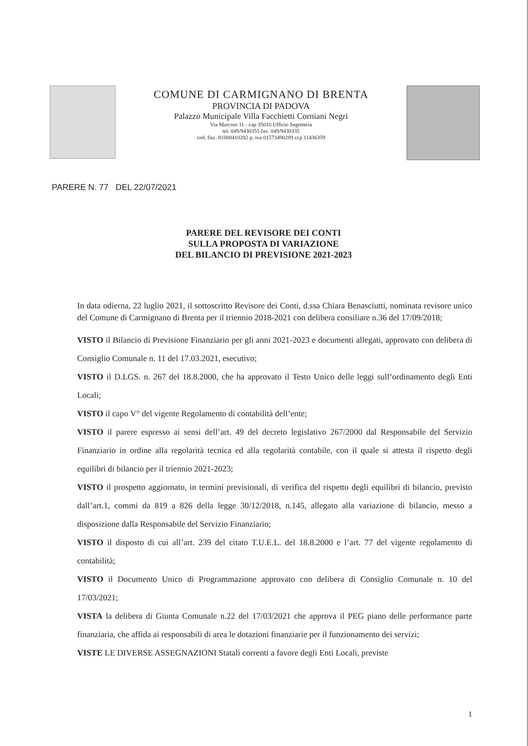COMUNE DI CARMIGNANO DI BRENTA
PROVINCIA DI PADOVA
Palazzo Municipale Villa Facchietti Corniani Negri
Via Marconi 11 - cap 35010 Ufficio Segreteria
tel. 049/9430355 fax. 049/9430335
cod. fisc. 81000410282 p. iva 01573490289 ccp 11436359
PARERE N. 77 DEL 22/07/2021
PARERE DEL REVISORE DEI CONTI
SULLA PROPOSTA DI VARIAZIONE
DEL BILANCIO DI PREVISIONE 2021-2023
In data odierna, 22 luglio 2021, il sottoscritto Revisore dei Conti, d.ssa Chiara Benasciutti, nominata revisore unico del Comune di Carmignano di Brenta per il triennio 2018-2021 con delibera consiliare n.36 del 17/09/2018;
VISTO il Bilancio di Previsione Finanziario per gli anni 2021-2023 e documenti allegati, approvato con delibera di Consiglio Comunale n. 11 del 17.03.2021, esecutivo;
VISTO il D.LGS. n. 267 del 18.8.2000, che ha approvato il Testo Unico delle leggi sull’ordinamento degli Enti Locali;
VISTO il capo V° del vigente Regolamento di contabilità dell’ente;
VISTO il parere espresso ai sensi dell’art. 49 del decreto legislativo 267/2000 dal Responsabile del Servizio Finanziario in ordine alla regolarità tecnica ed alla regolarità contabile, con il quale si attesta il rispetto degli equilibri di bilancio per il triennio 2021-2023;
VISTO il prospetto aggiornato, in termini previsionali, di verifica del rispetto degli equilibri di bilancio, previsto dall’art.1, commi da 819 a 826 della legge 30/12/2018, n.145, allegato alla variazione di bilancio, messo a disposizione dalla Responsabile del Servizio Finanziario;
VISTO il disposto di cui all’art. 239 del citato T.U.E.L. del 18.8.2000 e l’art. 77 del vigente regolamento di contabilità;
VISTO il Documento Unico di Programmazione approvato con delibera di Consiglio Comunale n. 10 del 17/03/2021;
VISTA la delibera di Giunta Comunale n.22 del 17/03/2021 che approva il PEG piano delle performance parte finanziaria, che affida ai responsabili di area le dotazioni finanziarie per il funzionamento dei servizi;
VISTE LE DIVERSE ASSEGNAZIONI Statali correnti a favore degli Enti Locali, previste
1